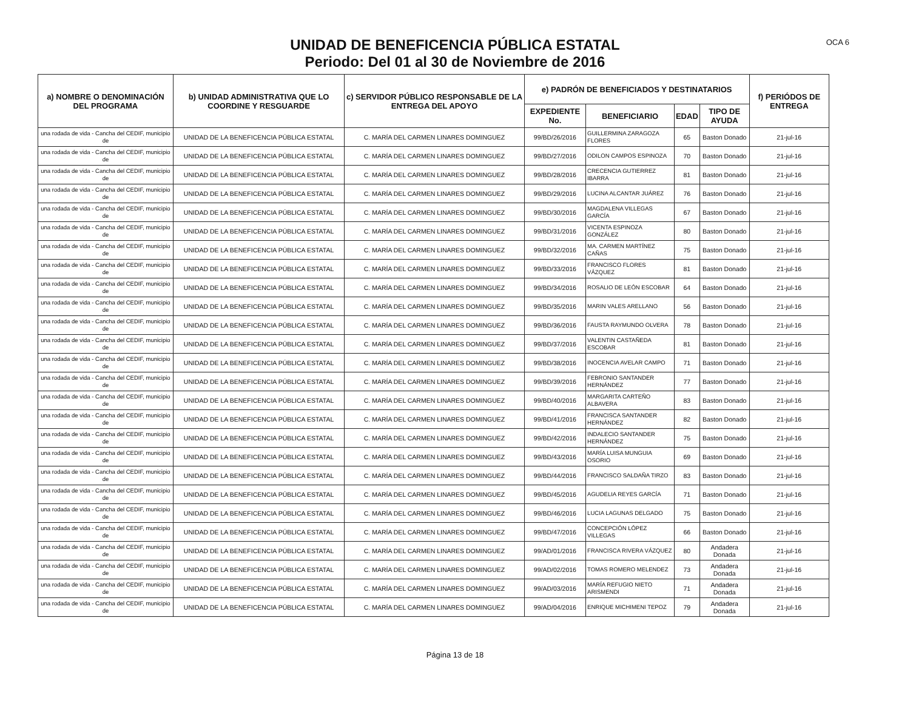OCA 6
UNIDAD DE BENEFICENCIA PÚBLICA ESTATAL
Periodo: Del 01 al 30 de Noviembre de 2016
| a) NOMBRE O DENOMINACIÓN DEL PROGRAMA | b) UNIDAD ADMINISTRATIVA QUE LO COORDINE Y RESGUARDE | c) SERVIDOR PÚBLICO RESPONSABLE DE LA ENTREGA DEL APOYO | e) PADRÓN DE BENEFICIADOS Y DESTINATARIOS | | | | f) PERIÓDOS DE ENTREGA |
| --- | --- | --- | --- | --- | --- | --- | --- |
| | | | EXPEDIENTE No. | BENEFICIARIO | EDAD | TIPO DE AYUDA | |
| una rodada de vida - Cancha del CEDIF, municipio de | UNIDAD DE LA BENEFICENCIA PÚBLICA ESTATAL | C. MARÍA DEL CARMEN LINARES DOMINGUEZ | 99/BD/26/2016 | GUILLERMINA ZARAGOZA FLORES | 65 | Baston Donado | 21-jul-16 |
| una rodada de vida - Cancha del CEDIF, municipio de | UNIDAD DE LA BENEFICENCIA PÚBLICA ESTATAL | C. MARÍA DEL CARMEN LINARES DOMINGUEZ | 99/BD/27/2016 | ODILON CAMPOS ESPINOZA | 70 | Baston Donado | 21-jul-16 |
| una rodada de vida - Cancha del CEDIF, municipio de | UNIDAD DE LA BENEFICENCIA PÚBLICA ESTATAL | C. MARÍA DEL CARMEN LINARES DOMINGUEZ | 99/BD/28/2016 | CRECENCIA GUTIERREZ IBARRA | 81 | Baston Donado | 21-jul-16 |
| una rodada de vida - Cancha del CEDIF, municipio de | UNIDAD DE LA BENEFICENCIA PÚBLICA ESTATAL | C. MARÍA DEL CARMEN LINARES DOMINGUEZ | 99/BD/29/2016 | LUCINA ALCANTAR JUÁREZ | 76 | Baston Donado | 21-jul-16 |
| una rodada de vida - Cancha del CEDIF, municipio de | UNIDAD DE LA BENEFICENCIA PÚBLICA ESTATAL | C. MARÍA DEL CARMEN LINARES DOMINGUEZ | 99/BD/30/2016 | MAGDALENA VILLEGAS GARCÍA | 67 | Baston Donado | 21-jul-16 |
| una rodada de vida - Cancha del CEDIF, municipio de | UNIDAD DE LA BENEFICENCIA PÚBLICA ESTATAL | C. MARÍA DEL CARMEN LINARES DOMINGUEZ | 99/BD/31/2016 | VICENTA ESPINOZA GONZÁLEZ | 80 | Baston Donado | 21-jul-16 |
| una rodada de vida - Cancha del CEDIF, municipio de | UNIDAD DE LA BENEFICENCIA PÚBLICA ESTATAL | C. MARÍA DEL CARMEN LINARES DOMINGUEZ | 99/BD/32/2016 | MA. CARMEN MARTÍNEZ CAÑAS | 75 | Baston Donado | 21-jul-16 |
| una rodada de vida - Cancha del CEDIF, municipio de | UNIDAD DE LA BENEFICENCIA PÚBLICA ESTATAL | C. MARÍA DEL CARMEN LINARES DOMINGUEZ | 99/BD/33/2016 | FRANCISCO FLORES VÁZQUEZ | 81 | Baston Donado | 21-jul-16 |
| una rodada de vida - Cancha del CEDIF, municipio de | UNIDAD DE LA BENEFICENCIA PÚBLICA ESTATAL | C. MARÍA DEL CARMEN LINARES DOMINGUEZ | 99/BD/34/2016 | ROSALIO DE LEÓN ESCOBAR | 64 | Baston Donado | 21-jul-16 |
| una rodada de vida - Cancha del CEDIF, municipio de | UNIDAD DE LA BENEFICENCIA PÚBLICA ESTATAL | C. MARÍA DEL CARMEN LINARES DOMINGUEZ | 99/BD/35/2016 | MARIN VALES ARELLANO | 56 | Baston Donado | 21-jul-16 |
| una rodada de vida - Cancha del CEDIF, municipio de | UNIDAD DE LA BENEFICENCIA PÚBLICA ESTATAL | C. MARÍA DEL CARMEN LINARES DOMINGUEZ | 99/BD/36/2016 | FAUSTA RAYMUNDO OLVERA | 78 | Baston Donado | 21-jul-16 |
| una rodada de vida - Cancha del CEDIF, municipio de | UNIDAD DE LA BENEFICENCIA PÚBLICA ESTATAL | C. MARÍA DEL CARMEN LINARES DOMINGUEZ | 99/BD/37/2016 | VALENTIN CASTAÑEDA ESCOBAR | 81 | Baston Donado | 21-jul-16 |
| una rodada de vida - Cancha del CEDIF, municipio de | UNIDAD DE LA BENEFICENCIA PÚBLICA ESTATAL | C. MARÍA DEL CARMEN LINARES DOMINGUEZ | 99/BD/38/2016 | INOCENCIA AVELAR CAMPO | 71 | Baston Donado | 21-jul-16 |
| una rodada de vida - Cancha del CEDIF, municipio de | UNIDAD DE LA BENEFICENCIA PÚBLICA ESTATAL | C. MARÍA DEL CARMEN LINARES DOMINGUEZ | 99/BD/39/2016 | FEBRONIO SANTANDER HERNÁNDEZ | 77 | Baston Donado | 21-jul-16 |
| una rodada de vida - Cancha del CEDIF, municipio de | UNIDAD DE LA BENEFICENCIA PÚBLICA ESTATAL | C. MARÍA DEL CARMEN LINARES DOMINGUEZ | 99/BD/40/2016 | MARGARITA CARTEÑO ALBAVERA | 83 | Baston Donado | 21-jul-16 |
| una rodada de vida - Cancha del CEDIF, municipio de | UNIDAD DE LA BENEFICENCIA PÚBLICA ESTATAL | C. MARÍA DEL CARMEN LINARES DOMINGUEZ | 99/BD/41/2016 | FRANCISCA SANTANDER HERNÁNDEZ | 82 | Baston Donado | 21-jul-16 |
| una rodada de vida - Cancha del CEDIF, municipio de | UNIDAD DE LA BENEFICENCIA PÚBLICA ESTATAL | C. MARÍA DEL CARMEN LINARES DOMINGUEZ | 99/BD/42/2016 | INDALECIO SANTANDER HERNÁNDEZ | 75 | Baston Donado | 21-jul-16 |
| una rodada de vida - Cancha del CEDIF, municipio de | UNIDAD DE LA BENEFICENCIA PÚBLICA ESTATAL | C. MARÍA DEL CARMEN LINARES DOMINGUEZ | 99/BD/43/2016 | MARÍA LUISA MUNGUIA OSORIO | 69 | Baston Donado | 21-jul-16 |
| una rodada de vida - Cancha del CEDIF, municipio de | UNIDAD DE LA BENEFICENCIA PÚBLICA ESTATAL | C. MARÍA DEL CARMEN LINARES DOMINGUEZ | 99/BD/44/2016 | FRANCISCO SALDAÑA TIRZO | 83 | Baston Donado | 21-jul-16 |
| una rodada de vida - Cancha del CEDIF, municipio de | UNIDAD DE LA BENEFICENCIA PÚBLICA ESTATAL | C. MARÍA DEL CARMEN LINARES DOMINGUEZ | 99/BD/45/2016 | AGUDELIA REYES GARCÍA | 71 | Baston Donado | 21-jul-16 |
| una rodada de vida - Cancha del CEDIF, municipio de | UNIDAD DE LA BENEFICENCIA PÚBLICA ESTATAL | C. MARÍA DEL CARMEN LINARES DOMINGUEZ | 99/BD/46/2016 | LUCIA LAGUNAS DELGADO | 75 | Baston Donado | 21-jul-16 |
| una rodada de vida - Cancha del CEDIF, municipio de | UNIDAD DE LA BENEFICENCIA PÚBLICA ESTATAL | C. MARÍA DEL CARMEN LINARES DOMINGUEZ | 99/BD/47/2016 | CONCEPCIÓN LÓPEZ VILLEGAS | 66 | Baston Donado | 21-jul-16 |
| una rodada de vida - Cancha del CEDIF, municipio de | UNIDAD DE LA BENEFICENCIA PÚBLICA ESTATAL | C. MARÍA DEL CARMEN LINARES DOMINGUEZ | 99/AD/01/2016 | FRANCISCA RIVERA VÁZQUEZ | 80 | Andadera Donada | 21-jul-16 |
| una rodada de vida - Cancha del CEDIF, municipio de | UNIDAD DE LA BENEFICENCIA PÚBLICA ESTATAL | C. MARÍA DEL CARMEN LINARES DOMINGUEZ | 99/AD/02/2016 | TOMAS ROMERO MELENDEZ | 73 | Andadera Donada | 21-jul-16 |
| una rodada de vida - Cancha del CEDIF, municipio de | UNIDAD DE LA BENEFICENCIA PÚBLICA ESTATAL | C. MARÍA DEL CARMEN LINARES DOMINGUEZ | 99/AD/03/2016 | MARÍA REFUGIO NIETO ARISMENDI | 71 | Andadera Donada | 21-jul-16 |
| una rodada de vida - Cancha del CEDIF, municipio de | UNIDAD DE LA BENEFICENCIA PÚBLICA ESTATAL | C. MARÍA DEL CARMEN LINARES DOMINGUEZ | 99/AD/04/2016 | ENRIQUE MICHIMENI TEPOZ | 79 | Andadera Donada | 21-jul-16 |
Página 13 de 18